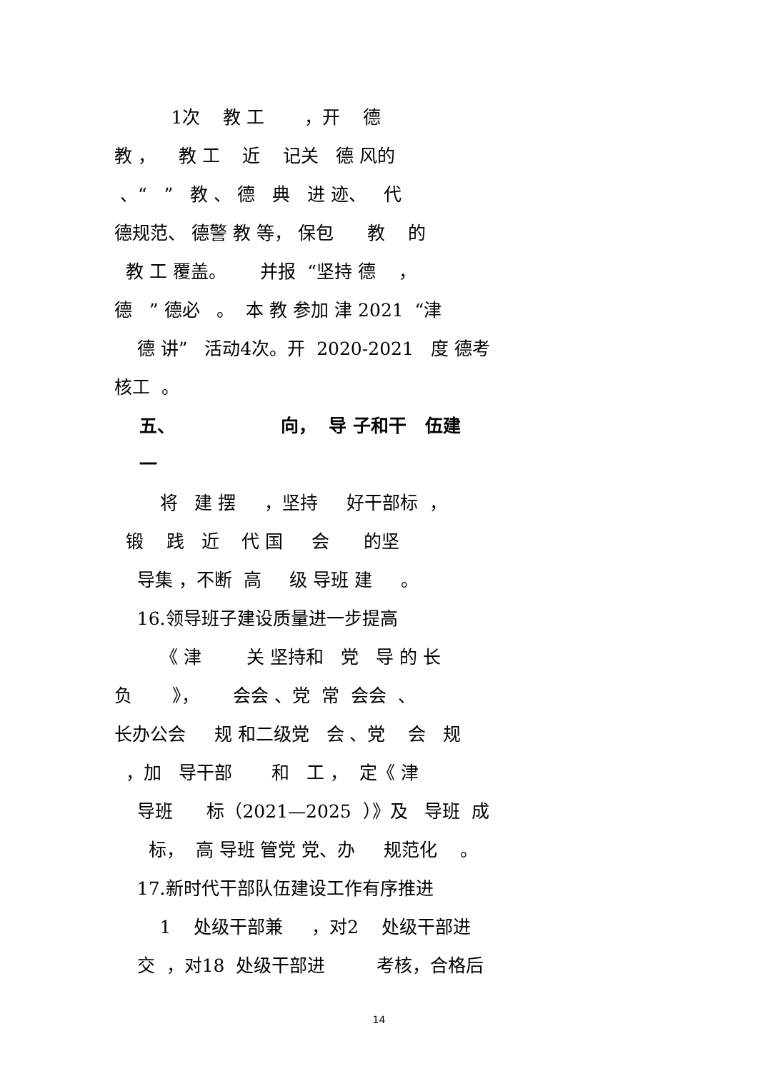1次 教 工 ，开 德
教 ， 教 工 近 记关 德 风的
、“ ” 教 、 德 典 进 迹、 代
德规范、 德警 教 等， 保包 教 的
教 工 覆盖。 并报 “坚持 德 ，
德 ” 德必 。 本 教 参加 津 2021 “津
德 讲” 活动4次。开 2020-2021 度 德考
核工 。
五、 向， 导 子和干 伍建
一
将 建 摆 ，坚持 好干部标 ，
锻 践 近 代 国 会 的坚
导集 ，不断 高 级 导班 建 。
16.领导班子建设质量进一步提高
《 津 关 坚持和 党 导 的 长
负 》， 会会 、党 常 会会 、
长办公会 规 和二级党 会 、党 会 规
，加 导干部 和 工 ， 定《 津
导班 标（2021—2025 ）》及 导班 成
标， 高 导班 管党 党、办 规范化 。
17.新时代干部队伍建设工作有序推进
1 处级干部兼 ，对2 处级干部进
交 ，对18 处级干部进 考核，合格后
14